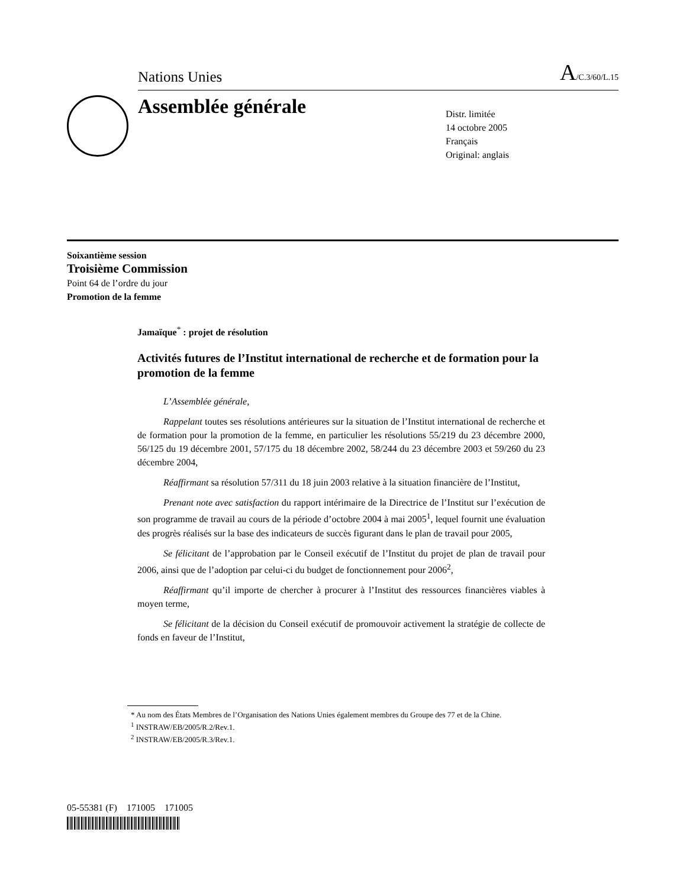Nations Unies A/C.3/60/L.15
Assemblée générale
Distr. limitée
14 octobre 2005
Français
Original: anglais
Soixantième session
Troisième Commission
Point 64 de l’ordre du jour
Promotion de la femme
Jamaïque<sup>*</sup> : projet de résolution
Activités futures de l’Institut international de recherche et de formation pour la promotion de la femme
L’Assemblée générale,
Rappelant toutes ses résolutions antérieures sur la situation de l’Institut international de recherche et de formation pour la promotion de la femme, en particulier les résolutions 55/219 du 23 décembre 2000, 56/125 du 19 décembre 2001, 57/175 du 18 décembre 2002, 58/244 du 23 décembre 2003 et 59/260 du 23 décembre 2004,
Réaffirmant sa résolution 57/311 du 18 juin 2003 relative à la situation financière de l’Institut,
Prenant note avec satisfaction du rapport intérimaire de la Directrice de l’Institut sur l’exécution de son programme de travail au cours de la période d’octobre 2004 à mai 2005<sup>1</sup>, lequel fournit une évaluation des progrès réalisés sur la base des indicateurs de succès figurant dans le plan de travail pour 2005,
Se félicitant de l’approbation par le Conseil exécutif de l’Institut du projet de plan de travail pour 2006, ainsi que de l’adoption par celui-ci du budget de fonctionnement pour 2006<sup>2</sup>,
Réaffirmant qu’il importe de chercher à procurer à l’Institut des ressources financières viables à moyen terme,
Se félicitant de la décision du Conseil exécutif de promouvoir activement la stratégie de collecte de fonds en faveur de l’Institut,
* Au nom des États Membres de l’Organisation des Nations Unies également membres du Groupe des 77 et de la Chine.
<sup>1</sup> INSTRAW/EB/2005/R.2/Rev.1.
<sup>2</sup> INSTRAW/EB/2005/R.3/Rev.1.
05-55381 (F) 171005 171005